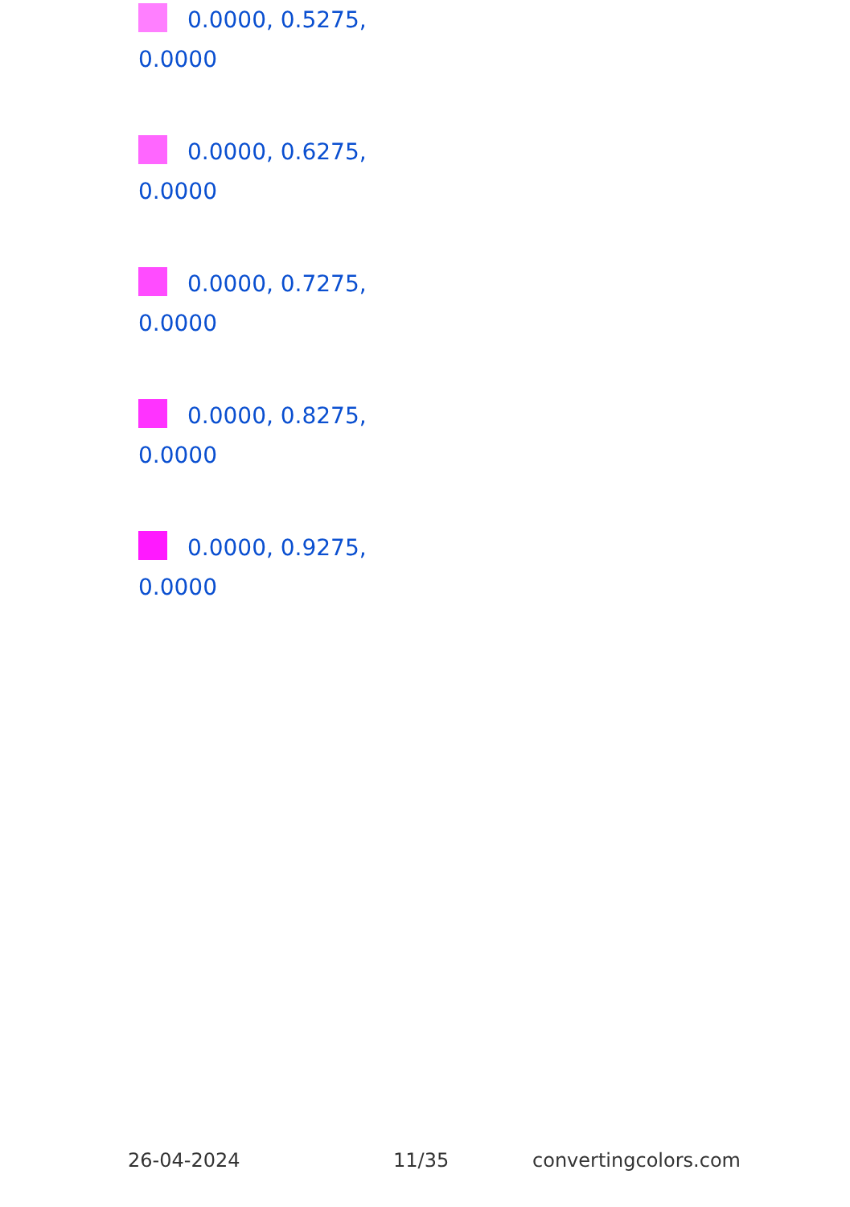0.0000, 0.5275, 0.0000
0.0000, 0.6275, 0.0000
0.0000, 0.7275, 0.0000
0.0000, 0.8275, 0.0000
0.0000, 0.9275, 0.0000
26-04-2024 11/35 convertingcolors.com